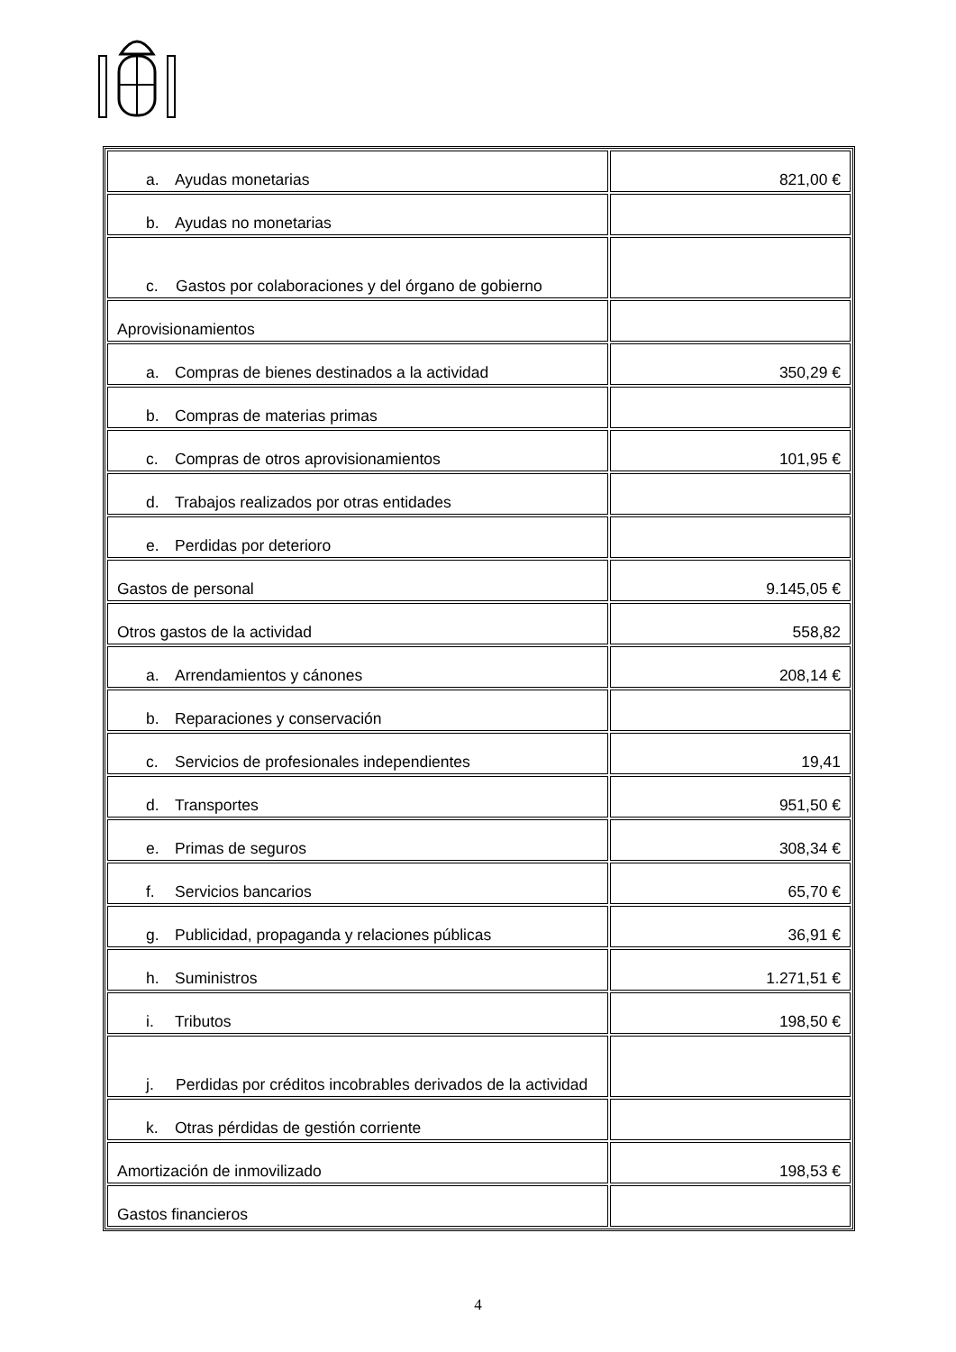| a. Ayudas monetarias | 821,00 € |
| b. Ayudas no monetarias | |
| c. Gastos por colaboraciones y del órgano de gobierno | |
| Aprovisionamientos | |
| a. Compras de bienes destinados a la actividad | 350,29 € |
| b. Compras de materias primas | |
| c. Compras de otros aprovisionamientos | 101,95 € |
| d. Trabajos realizados por otras entidades | |
| e. Perdidas por deterioro | |
| Gastos de personal | 9.145,05 € |
| Otros gastos de la actividad | 558,82 |
| a. Arrendamientos y cánones | 208,14 € |
| b. Reparaciones y conservación | |
| c. Servicios de profesionales independientes | 19,41 |
| d. Transportes | 951,50 € |
| e. Primas de seguros | 308,34 € |
| f. Servicios bancarios | 65,70 € |
| g. Publicidad, propaganda y relaciones públicas | 36,91 € |
| h. Suministros | 1.271,51 € |
| i. Tributos | 198,50 € |
| j. Perdidas por créditos incobrables derivados de la actividad | |
| k. Otras pérdidas de gestión corriente | |
| Amortización de inmovilizado | 198,53 € |
| Gastos financieros | |
4